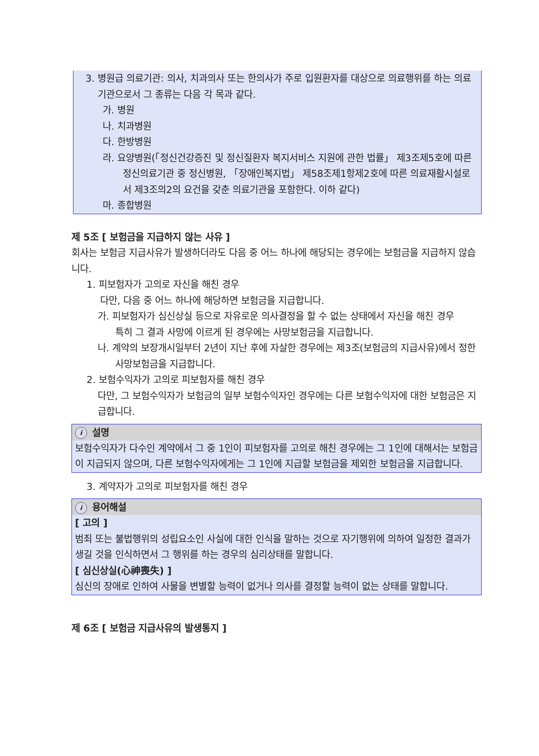3. 병원급 의료기관: 의사, 치과의사 또는 한의사가 주로 입원환자를 대상으로 의료행위를 하는 의료기관으로서 그 종류는 다음 각 목과 같다.
가. 병원
나. 치과병원
다. 한방병원
라. 요양병원(「정신건강증진 및 정신질환자 복지서비스 지원에 관한 법률」 제3조제5호에 따른 정신의료기관 중 정신병원, 「장애인복지법」 제58조제1항제2호에 따른 의료재활시설로서 제3조의2의 요건을 갖춘 의료기관을 포함한다. 이하 같다)
마. 종합병원
제 5조 [ 보험금을 지급하지 않는 사유 ]
회사는 보험금 지급사유가 발생하더라도 다음 중 어느 하나에 해당되는 경우에는 보험금을 지급하지 않습니다.
1. 피보험자가 고의로 자신을 해친 경우
다만, 다음 중 어느 하나에 해당하면 보험금을 지급합니다.
가. 피보험자가 심신상실 등으로 자유로운 의사결정을 할 수 없는 상태에서 자신을 해친 경우
특히 그 결과 사망에 이르게 된 경우에는 사망보험금을 지급합니다.
나. 계약의 보장개시일부터 2년이 지난 후에 자살한 경우에는 제3조(보험금의 지급사유)에서 정한 사망보험금을 지급합니다.
2. 보험수익자가 고의로 피보험자를 해친 경우
다만, 그 보험수익자가 보험금의 일부 보험수익자인 경우에는 다른 보험수익자에 대한 보험금은 지급합니다.
i설명
보험수익자가 다수인 계약에서 그 중 1인이 피보험자를 고의로 해친 경우에는 그 1인에 대해서는 보험금이 지급되지 않으며, 다른 보험수익자에게는 그 1인에 지급할 보험금을 제외한 보험금을 지급합니다.
3. 계약자가 고의로 피보험자를 해친 경우
i용어해설
[ 고의 ]
범죄 또는 불법행위의 성립요소인 사실에 대한 인식을 말하는 것으로 자기행위에 의하여 일정한 결과가 생길 것을 인식하면서 그 행위를 하는 경우의 심리상태를 말합니다.
[ 심신상실(心神喪失) ]
심신의 장애로 인하여 사물을 변별할 능력이 없거나 의사를 결정할 능력이 없는 상태를 말합니다.
제 6조 [ 보험금 지급사유의 발생통지 ]